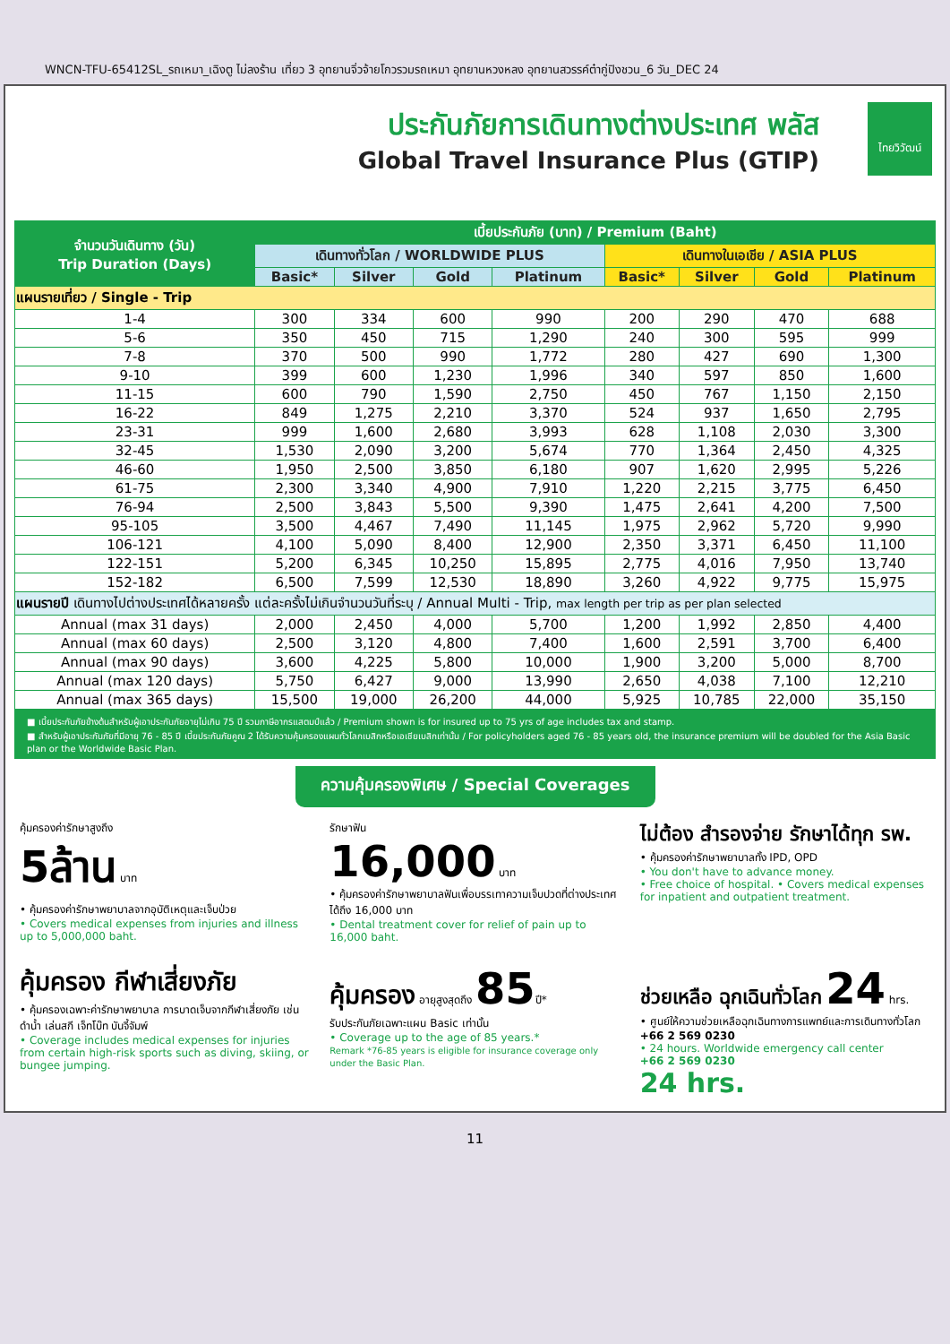WNCN-TFU-65412SL_รถเหมา_เฉิงตู ไม่ลงร้าน เที่ยว 3 อุทยานจิ่วจ้ายโกวรวมรถเหมา อุทยานหวงหลง อุทยานสวรรค์ต๋ากู่ปิงชวน_6 วัน_DEC 24
ประกันภัยการเดินทางต่างประเทศ พลัส
Global Travel Insurance Plus (GTIP)
ไทยวิวัฒน์
| จำนวนวันเดินทาง (วัน) Trip Duration (Days) | เบี้ยประกันภัย (บาท) / Premium (Baht) | | | | | | | |
| --- | --- | --- | --- | --- | --- | --- | --- | --- |
| | เดินทางทั่วโลก / WORLDWIDE PLUS | | | | เดินทางในเอเชีย / ASIA PLUS | | | |
| | Basic* | Silver | Gold | Platinum | Basic* | Silver | Gold | Platinum |
| แผนรายเที่ยว / Single - Trip | | | | | | | | |
| 1-4 | 300 | 334 | 600 | 990 | 200 | 290 | 470 | 688 |
| 5-6 | 350 | 450 | 715 | 1,290 | 240 | 300 | 595 | 999 |
| 7-8 | 370 | 500 | 990 | 1,772 | 280 | 427 | 690 | 1,300 |
| 9-10 | 399 | 600 | 1,230 | 1,996 | 340 | 597 | 850 | 1,600 |
| 11-15 | 600 | 790 | 1,590 | 2,750 | 450 | 767 | 1,150 | 2,150 |
| 16-22 | 849 | 1,275 | 2,210 | 3,370 | 524 | 937 | 1,650 | 2,795 |
| 23-31 | 999 | 1,600 | 2,680 | 3,993 | 628 | 1,108 | 2,030 | 3,300 |
| 32-45 | 1,530 | 2,090 | 3,200 | 5,674 | 770 | 1,364 | 2,450 | 4,325 |
| 46-60 | 1,950 | 2,500 | 3,850 | 6,180 | 907 | 1,620 | 2,995 | 5,226 |
| 61-75 | 2,300 | 3,340 | 4,900 | 7,910 | 1,220 | 2,215 | 3,775 | 6,450 |
| 76-94 | 2,500 | 3,843 | 5,500 | 9,390 | 1,475 | 2,641 | 4,200 | 7,500 |
| 95-105 | 3,500 | 4,467 | 7,490 | 11,145 | 1,975 | 2,962 | 5,720 | 9,990 |
| 106-121 | 4,100 | 5,090 | 8,400 | 12,900 | 2,350 | 3,371 | 6,450 | 11,100 |
| 122-151 | 5,200 | 6,345 | 10,250 | 15,895 | 2,775 | 4,016 | 7,950 | 13,740 |
| 152-182 | 6,500 | 7,599 | 12,530 | 18,890 | 3,260 | 4,922 | 9,775 | 15,975 |
| แผนรายปี เดินทางไปต่างประเทศได้หลายครั้ง แต่ละครั้งไม่เกินจำนวนวันที่ระบุ / Annual Multi - Trip, max length per trip as per plan selected | | | | | | | | |
| Annual (max 31 days) | 2,000 | 2,450 | 4,000 | 5,700 | 1,200 | 1,992 | 2,850 | 4,400 |
| Annual (max 60 days) | 2,500 | 3,120 | 4,800 | 7,400 | 1,600 | 2,591 | 3,700 | 6,400 |
| Annual (max 90 days) | 3,600 | 4,225 | 5,800 | 10,000 | 1,900 | 3,200 | 5,000 | 8,700 |
| Annual (max 120 days) | 5,750 | 6,427 | 9,000 | 13,990 | 2,650 | 4,038 | 7,100 | 12,210 |
| Annual (max 365 days) | 15,500 | 19,000 | 26,200 | 44,000 | 5,925 | 10,785 | 22,000 | 35,150 |
■ เบี้ยประกันภัยข้างต้นสำหรับผู้เอาประกันภัยอายุไม่เกิน 75 ปี รวมภาษีอากรแสตมป์แล้ว / Premium shown is for insured up to 75 yrs of age includes tax and stamp.
■ สำหรับผู้เอาประกันภัยที่มีอายุ 76 - 85 ปี เบี้ยประกันภัยคูณ 2 ได้รับความคุ้มครองแผนทั่วโลกเบสิกหรือเอเชียเบสิกเท่านั้น / For policyholders aged 76 - 85 years old, the insurance premium will be doubled for the Asia Basic plan or the Worldwide Basic Plan.
ความคุ้มครองพิเศษ / Special Coverages
คุ้มครองค่ารักษาสูงถึง
5ล้าน บาท
• คุ้มครองค่ารักษาพยาบาลจากอุบัติเหตุและเจ็บป่วย
• Covers medical expenses from injuries and illness up to 5,000,000 baht.
รักษาฟัน
16,000 บาท
• คุ้มครองค่ารักษาพยาบาลฟันเพื่อบรรเทาความเจ็บปวดที่ต่างประเทศ ได้ถึง 16,000 บาท
• Dental treatment cover for relief of pain up to 16,000 baht.
ไม่ต้อง สำรองจ่าย รักษาได้ทุก รพ.
• คุ้มครองค่ารักษาพยาบาลทั้ง IPD, OPD
• You don't have to advance money.
• Free choice of hospital. • Covers medical expenses for inpatient and outpatient treatment.
คุ้มครอง กีฬาเสี่ยงภัย
• คุ้มครองเฉพาะค่ารักษาพยาบาล การบาดเจ็บจากกีฬาเสี่ยงภัย เช่น ดำน้ำ เล่นสกี เจ็ทโบ๊ท บันจี้จัมพ์
• Coverage includes medical expenses for injuries from certain high-risk sports such as diving, skiing, or bungee jumping.
คุ้มครอง อายุสูงสุดถึง 85ปี*
รับประกันภัยเฉพาะแผน Basic เท่านั้น
• Coverage up to the age of 85 years.*
Remark *76-85 years is eligible for insurance coverage only under the Basic Plan.
ช่วยเหลือ ฉุกเฉินทั่วโลก 24 hrs.
• ศูนย์ให้ความช่วยเหลือฉุกเฉินทางการแพทย์และการเดินทางทั่วโลก
+66 2 569 0230
• 24 hours. Worldwide emergency call center
+66 2 569 0230
24 hrs.
11